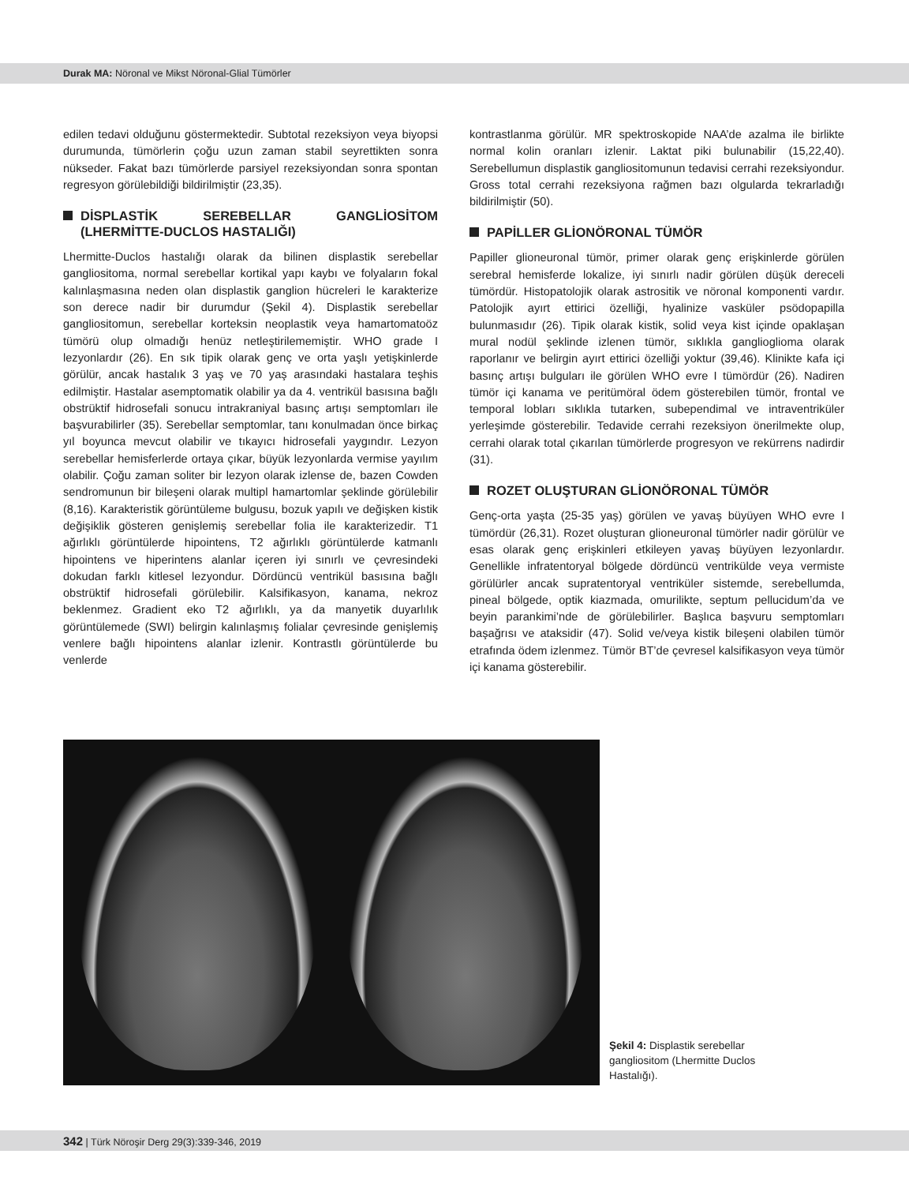Durak MA: Nöronal ve Mikst Nöronal-Glial Tümörler
edilen tedavi olduğunu göstermektedir. Subtotal rezeksiyon veya biyopsi durumunda, tümörlerin çoğu uzun zaman stabil seyrettikten sonra nükseder. Fakat bazı tümörlerde parsiyel rezeksiyondan sonra spontan regresyon görülebildiği bildirilmiştir (23,35).
DİSPLASTİK SEREBELLAR GANGLİOSİTOM (LHERMİTTE-DUCLOS HASTALIĞI)
Lhermitte-Duclos hastalığı olarak da bilinen displastik serebellar gangliositoma, normal serebellar kortikal yapı kaybı ve folyaların fokal kalınlaşmasına neden olan displastik ganglion hücreleri le karakterize son derece nadir bir durumdur (Şekil 4). Displastik serebellar gangliositomun, serebellar korteksin neoplastik veya hamartomatoöz tümörü olup olmadığı henüz netleştirilememiştir. WHO grade I lezyonlardır (26). En sık tipik olarak genç ve orta yaşlı yetişkinlerde görülür, ancak hastalık 3 yaş ve 70 yaş arasındaki hastalara teşhis edilmiştir. Hastalar asemptomatik olabilir ya da 4. ventrikül basısına bağlı obstrüktif hidrosefali sonucu intrakraniyal basınç artışı semptomları ile başvurabilirler (35). Serebellar semptomlar, tanı konulmadan önce birkaç yıl boyunca mevcut olabilir ve tıkayıcı hidrosefali yaygındır. Lezyon serebellar hemisferlerde ortaya çıkar, büyük lezyonlarda vermise yayılım olabilir. Çoğu zaman soliter bir lezyon olarak izlense de, bazen Cowden sendromunun bir bileşeni olarak multipl hamartomlar şeklinde görülebilir (8,16). Karakteristik görüntüleme bulgusu, bozuk yapılı ve değişken kistik değişiklik gösteren genişlemiş serebellar folia ile karakterizedir. T1 ağırlıklı görüntülerde hipointens, T2 ağırlıklı görüntülerde katmanlı hipointens ve hiperintens alanlar içeren iyi sınırlı ve çevresindeki dokudan farklı kitlesel lezyondur. Dördüncü ventrikül basısına bağlı obstrüktif hidrosefali görülebilir. Kalsifikasyon, kanama, nekroz beklenmez. Gradient eko T2 ağırlıklı, ya da manyetik duyarlılık görüntülemede (SWI) belirgin kalınlaşmış folialar çevresinde genişlemiş venlere bağlı hipointens alanlar izlenir. Kontrastlı görüntülerde bu venlerde
kontrastlanma görülür. MR spektroskopide NAA’de azalma ile birlikte normal kolin oranları izlenir. Laktat piki bulunabilir (15,22,40). Serebellumun displastik gangliositomunun tedavisi cerrahi rezeksiyondur. Gross total cerrahi rezeksiyona rağmen bazı olgularda tekrarladığı bildirilmiştir (50).
PAPİLLER GLİONÖRONAL TÜMÖR
Papiller glioneuronal tümör, primer olarak genç erişkinlerde görülen serebral hemisferde lokalize, iyi sınırlı nadir görülen düşük dereceli tümördür. Histopatolojik olarak astrositik ve nöronal komponenti vardır. Patolojik ayırt ettirici özelliği, hyalinize vasküler psödopapilla bulunmasıdır (26). Tipik olarak kistik, solid veya kist içinde opaklaşan mural nodül şeklinde izlenen tümör, sıklıkla ganglioglioma olarak raporlanır ve belirgin ayırt ettirici özelliği yoktur (39,46). Klinikte kafa içi basınç artışı bulguları ile görülen WHO evre I tümördür (26). Nadiren tümör içi kanama ve peritümöral ödem gösterebilen tümör, frontal ve temporal lobları sıklıkla tutarken, subependimal ve intraventriküler yerleşimde gösterebilir. Tedavide cerrahi rezeksiyon önerilmekte olup, cerrahi olarak total çıkarılan tümörlerde progresyon ve rekürrens nadirdir (31).
ROZET OLUŞTURAN GLİONÖRONAL TÜMÖR
Genç-orta yaşta (25-35 yaş) görülen ve yavaş büyüyen WHO evre I tümördür (26,31). Rozet oluşturan glioneuronal tümörler nadir görülür ve esas olarak genç erişkinleri etkileyen yavaş büyüyen lezyonlardır. Genellikle infratentoryal bölgede dördüncü ventrikülde veya vermiste görülürler ancak supratentoryal ventriküler sistemde, serebellumda, pineal bölgede, optik kiazmada, omurilikte, septum pellucidum’da ve beyin parankimi’nde de görülebilirler. Başlıca başvuru semptomları başağrısı ve ataksidir (47). Solid ve/veya kistik bileşeni olabilen tümör etrafında ödem izlenmez. Tümör BT’de çevresel kalsifikasyon veya tümör içi kanama gösterebilir.
Şekil 4: Displastik serebellar gangliositom (Lhermitte Duclos Hastalığı).
342 | Türk Nöroşir Derg 29(3):339-346, 2019